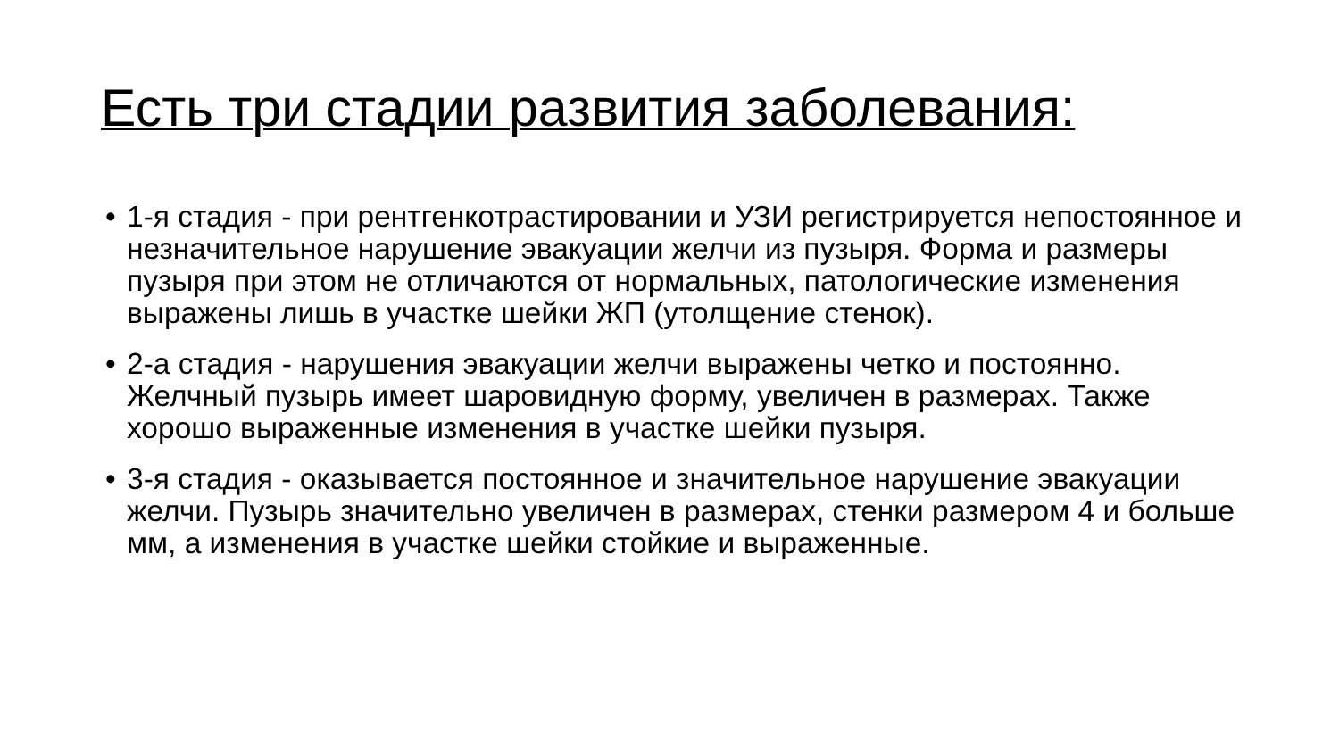Есть три стадии развития заболевания:
• 1-я стадия - при рентгенкотрастировании и УЗИ регистрируется непостоянное и незначительное нарушение эвакуации желчи из пузыря. Форма и размеры пузыря при этом не отличаются от нормальных, патологические изменения выражены лишь в участке шейки ЖП (утолщение стенок).
• 2-а стадия - нарушения эвакуации желчи выражены четко и постоянно. Желчный пузырь имеет шаровидную форму, увеличен в размерах. Также хорошо выраженные изменения в участке шейки пузыря.
• 3-я стадия - оказывается постоянное и значительное нарушение эвакуации желчи. Пузырь значительно увеличен в размерах, стенки размером 4 и больше мм, а изменения в участке шейки стойкие и выраженные.